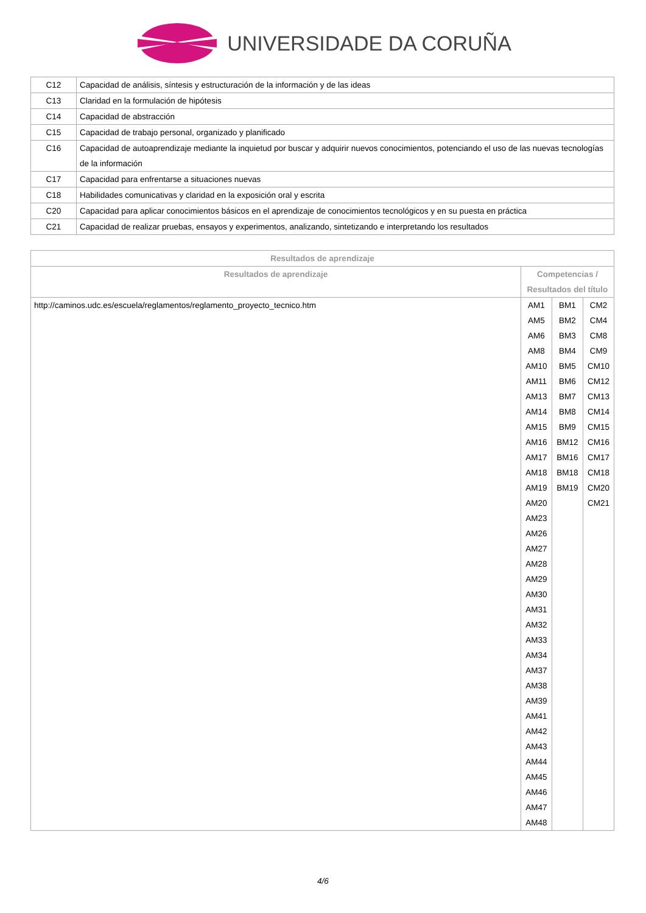UNIVERSIDADE DA CORUÑA
| C12 | Capacidad de análisis, síntesis y estructuración de la información y de las ideas |
| C13 | Claridad en la formulación de hipótesis |
| C14 | Capacidad de abstracción |
| C15 | Capacidad de trabajo personal, organizado y planificado |
| C16 | Capacidad de autoaprendizaje mediante la inquietud por buscar y adquirir nuevos conocimientos, potenciando el uso de las nuevas tecnologías de la información |
| C17 | Capacidad para enfrentarse a situaciones nuevas |
| C18 | Habilidades comunicativas y claridad en la exposición oral y escrita |
| C20 | Capacidad para aplicar conocimientos básicos en el aprendizaje de conocimientos tecnológicos y en su puesta en práctica |
| C21 | Capacidad de realizar pruebas, ensayos y experimentos, analizando, sintetizando e interpretando los resultados |
| Resultados de aprendizaje | | | |
| --- | --- | --- | --- |
| Resultados de aprendizaje | Competencias / Resultados del título | | |
| http://caminos.udc.es/escuela/reglamentos/reglamento_proyecto_tecnico.htm | AM1 AM5 AM6 AM8 AM10 AM11 AM13 AM14 AM15 AM16 AM17 AM18 AM19 AM20 AM23 AM26 AM27 AM28 AM29 AM30 AM31 AM32 AM33 AM34 AM37 AM38 AM39 AM41 AM42 AM43 AM44 AM45 AM46 AM47 AM48 | BM1 BM2 BM3 BM4 BM5 BM6 BM7 BM8 BM9 BM12 BM16 BM18 BM19 | CM2 CM4 CM8 CM9 CM10 CM12 CM13 CM14 CM15 CM16 CM17 CM18 CM20 CM21 |
4/6